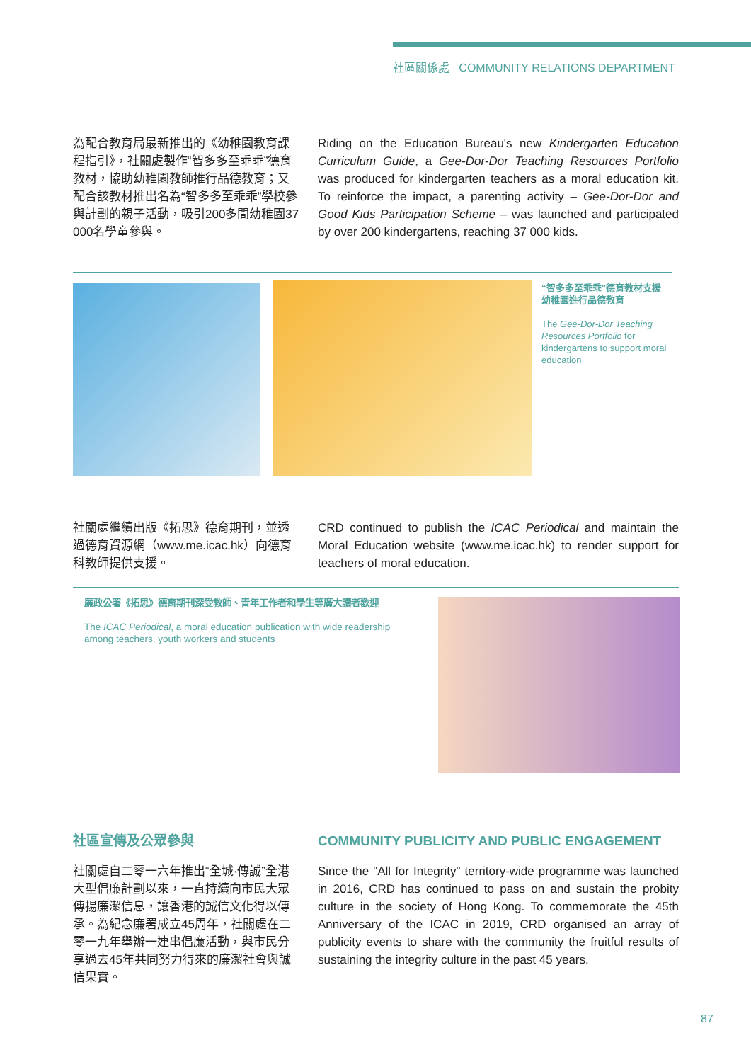社區關係處 COMMUNITY RELATIONS DEPARTMENT
為配合教育局最新推出的《幼稚園教育課程指引》，社關處製作“智多多至乖乖”德育教材，協助幼稚園教師推行品德教育；又配合該教材推出名為“智多多至乖乖”學校參與計劃的親子活動，吸引200多間幼稚園37 000名學童參與。
Riding on the Education Bureau's new Kindergarten Education Curriculum Guide, a Gee-Dor-Dor Teaching Resources Portfolio was produced for kindergarten teachers as a moral education kit. To reinforce the impact, a parenting activity – Gee-Dor-Dor and Good Kids Participation Scheme – was launched and participated by over 200 kindergartens, reaching 37 000 kids.
“智多多至乖乖”德育教材支援幼稚園進行品德教育
The Gee-Dor-Dor Teaching Resources Portfolio for kindergartens to support moral education
社關處繼續出版《拓思》德育期刊，並透過德育資源網（www.me.icac.hk）向德育科教師提供支援。
CRD continued to publish the ICAC Periodical and maintain the Moral Education website (www.me.icac.hk) to render support for teachers of moral education.
廉政公署《拓思》德育期刊深受教師、青年工作者和學生等廣大讀者歡迎
The ICAC Periodical, a moral education publication with wide readership among teachers, youth workers and students
社區宣傳及公眾參與 COMMUNITY PUBLICITY AND PUBLIC ENGAGEMENT
社關處自二零一六年推出“全城·傳誠”全港大型倡廉計劃以來，一直持續向市民大眾傳揚廉潔信息，讓香港的誠信文化得以傳承。為紀念廉署成立45周年，社關處在二零一九年舉辦一連串倡廉活動，與市民分享過去45年共同努力得來的廉潔社會與誠信果實。
Since the "All for Integrity" territory-wide programme was launched in 2016, CRD has continued to pass on and sustain the probity culture in the society of Hong Kong. To commemorate the 45th Anniversary of the ICAC in 2019, CRD organised an array of publicity events to share with the community the fruitful results of sustaining the integrity culture in the past 45 years.
87